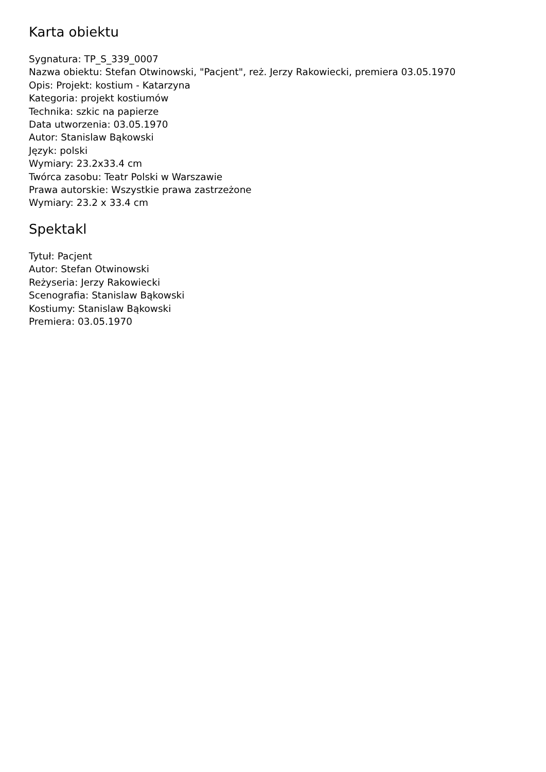Karta obiektu
Sygnatura: TP_S_339_0007
Nazwa obiektu: Stefan Otwinowski, "Pacjent", reż. Jerzy Rakowiecki, premiera 03.05.1970
Opis: Projekt: kostium - Katarzyna
Kategoria: projekt kostiumów
Technika: szkic na papierze
Data utworzenia: 03.05.1970
Autor: Stanislaw Bąkowski
Język: polski
Wymiary: 23.2x33.4 cm
Twórca zasobu: Teatr Polski w Warszawie
Prawa autorskie: Wszystkie prawa zastrzeżone
Wymiary: 23.2 x 33.4 cm
Spektakl
Tytuł: Pacjent
Autor: Stefan Otwinowski
Reżyseria: Jerzy Rakowiecki
Scenografia: Stanislaw Bąkowski
Kostiumy: Stanislaw Bąkowski
Premiera: 03.05.1970